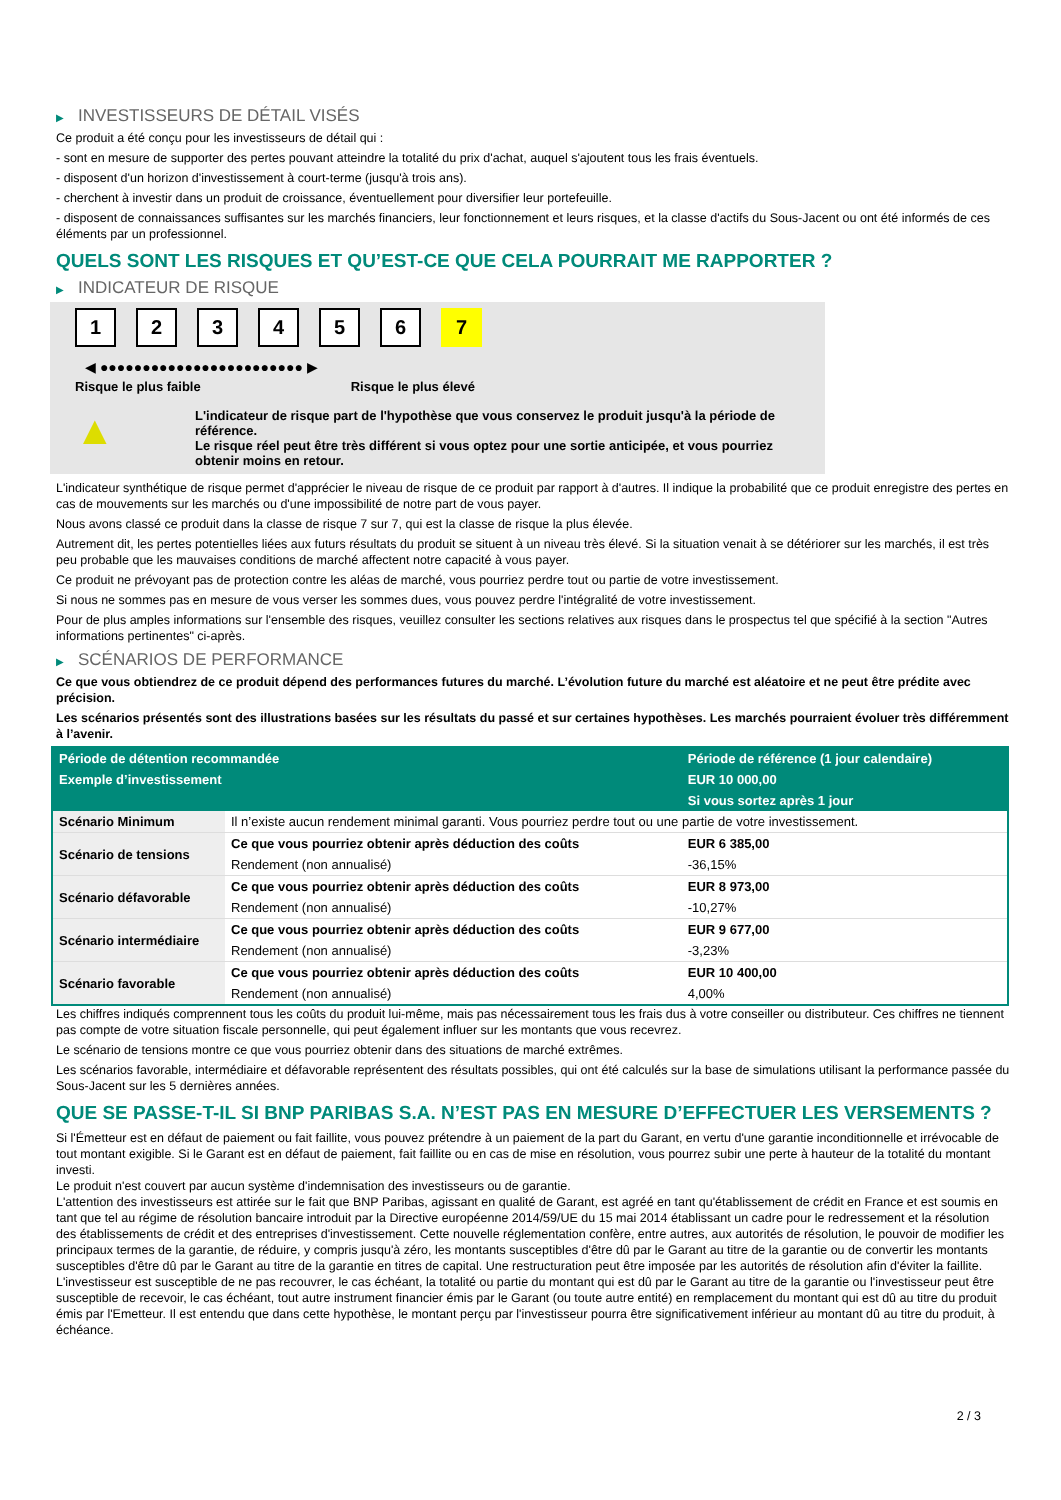▶ INVESTISSEURS DE DÉTAIL VISÉS
Ce produit a été conçu pour les investisseurs de détail qui :
- sont en mesure de supporter des pertes pouvant atteindre la totalité du prix d'achat, auquel s'ajoutent tous les frais éventuels.
- disposent d'un horizon d'investissement à court-terme (jusqu'à trois ans).
- cherchent à investir dans un produit de croissance, éventuellement pour diversifier leur portefeuille.
- disposent de connaissances suffisantes sur les marchés financiers, leur fonctionnement et leurs risques, et la classe d'actifs du Sous-Jacent ou ont été informés de ces éléments par un professionnel.
QUELS SONT LES RISQUES ET QU’EST-CE QUE CELA POURRAIT ME RAPPORTER ?
▶ INDICATEUR DE RISQUE
1 2 3 4 5 6 7
◀ ●●●●●●●●●●●●●●●●●●●●●●●● ▶
Risque le plus faible Risque le plus élevé
▲
L'indicateur de risque part de l'hypothèse que vous conservez le produit jusqu'à la période de référence.
Le risque réel peut être très différent si vous optez pour une sortie anticipée, et vous pourriez obtenir moins en retour.
L'indicateur synthétique de risque permet d'apprécier le niveau de risque de ce produit par rapport à d'autres. Il indique la probabilité que ce produit enregistre des pertes en cas de mouvements sur les marchés ou d'une impossibilité de notre part de vous payer.
Nous avons classé ce produit dans la classe de risque 7 sur 7, qui est la classe de risque la plus élevée.
Autrement dit, les pertes potentielles liées aux futurs résultats du produit se situent à un niveau très élevé. Si la situation venait à se détériorer sur les marchés, il est très peu probable que les mauvaises conditions de marché affectent notre capacité à vous payer.
Ce produit ne prévoyant pas de protection contre les aléas de marché, vous pourriez perdre tout ou partie de votre investissement.
Si nous ne sommes pas en mesure de vous verser les sommes dues, vous pouvez perdre l'intégralité de votre investissement.
Pour de plus amples informations sur l'ensemble des risques, veuillez consulter les sections relatives aux risques dans le prospectus tel que spécifié à la section "Autres informations pertinentes" ci-après.
▶ SCÉNARIOS DE PERFORMANCE
Ce que vous obtiendrez de ce produit dépend des performances futures du marché. L’évolution future du marché est aléatoire et ne peut être prédite avec précision.
Les scénarios présentés sont des illustrations basées sur les résultats du passé et sur certaines hypothèses. Les marchés pourraient évoluer très différemment à l’avenir.
| Période de détention recommandée | | Période de référence (1 jour calendaire) |
| --- | --- | --- |
| Exemple d’investissement | | EUR 10 000,00 |
| | | Si vous sortez après 1 jour |
| Scénario Minimum | Il n’existe aucun rendement minimal garanti. Vous pourriez perdre tout ou une partie de votre investissement. | |
| Scénario de tensions | Ce que vous pourriez obtenir après déduction des coûts | EUR 6 385,00 |
| | Rendement (non annualisé) | -36,15% |
| Scénario défavorable | Ce que vous pourriez obtenir après déduction des coûts | EUR 8 973,00 |
| | Rendement (non annualisé) | -10,27% |
| Scénario intermédiaire | Ce que vous pourriez obtenir après déduction des coûts | EUR 9 677,00 |
| | Rendement (non annualisé) | -3,23% |
| Scénario favorable | Ce que vous pourriez obtenir après déduction des coûts | EUR 10 400,00 |
| | Rendement (non annualisé) | 4,00% |
Les chiffres indiqués comprennent tous les coûts du produit lui-même, mais pas nécessairement tous les frais dus à votre conseiller ou distributeur. Ces chiffres ne tiennent pas compte de votre situation fiscale personnelle, qui peut également influer sur les montants que vous recevrez.
Le scénario de tensions montre ce que vous pourriez obtenir dans des situations de marché extrêmes.
Les scénarios favorable, intermédiaire et défavorable représentent des résultats possibles, qui ont été calculés sur la base de simulations utilisant la performance passée du Sous-Jacent sur les 5 dernières années.
QUE SE PASSE-T-IL SI BNP PARIBAS S.A. N’EST PAS EN MESURE D’EFFECTUER LES VERSEMENTS ?
Si l'Émetteur est en défaut de paiement ou fait faillite, vous pouvez prétendre à un paiement de la part du Garant, en vertu d'une garantie inconditionnelle et irrévocable de tout montant exigible. Si le Garant est en défaut de paiement, fait faillite ou en cas de mise en résolution, vous pourrez subir une perte à hauteur de la totalité du montant investi.
Le produit n'est couvert par aucun système d'indemnisation des investisseurs ou de garantie.
L'attention des investisseurs est attirée sur le fait que BNP Paribas, agissant en qualité de Garant, est agréé en tant qu'établissement de crédit en France et est soumis en tant que tel au régime de résolution bancaire introduit par la Directive européenne 2014/59/UE du 15 mai 2014 établissant un cadre pour le redressement et la résolution des établissements de crédit et des entreprises d'investissement. Cette nouvelle réglementation confère, entre autres, aux autorités de résolution, le pouvoir de modifier les principaux termes de la garantie, de réduire, y compris jusqu'à zéro, les montants susceptibles d'être dû par le Garant au titre de la garantie ou de convertir les montants susceptibles d'être dû par le Garant au titre de la garantie en titres de capital. Une restructuration peut être imposée par les autorités de résolution afin d'éviter la faillite. L'investisseur est susceptible de ne pas recouvrer, le cas échéant, la totalité ou partie du montant qui est dû par le Garant au titre de la garantie ou l'investisseur peut être susceptible de recevoir, le cas échéant, tout autre instrument financier émis par le Garant (ou toute autre entité) en remplacement du montant qui est dû au titre du produit émis par l'Emetteur. Il est entendu que dans cette hypothèse, le montant perçu par l'investisseur pourra être significativement inférieur au montant dû au titre du produit, à échéance.
2 / 3